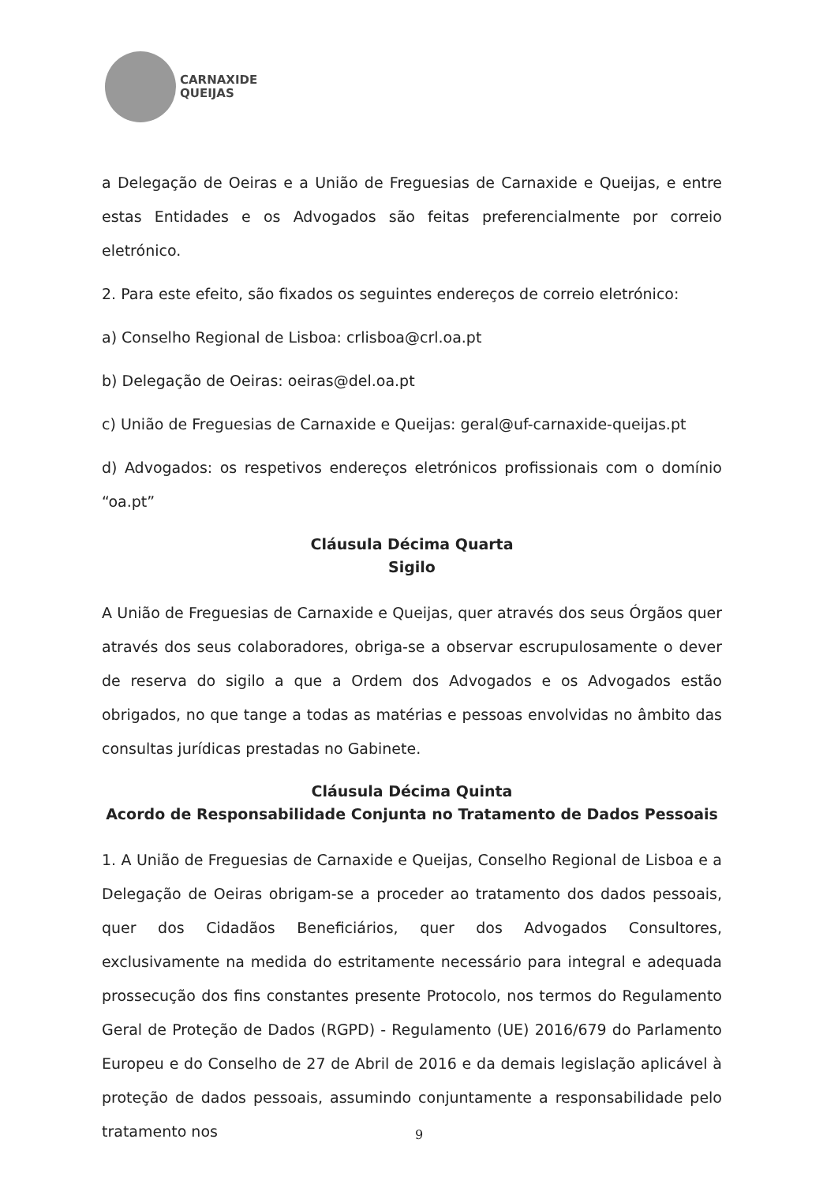CARNAXIDE
QUEIJAS
a Delegação de Oeiras e a União de Freguesias de Carnaxide e Queijas, e entre estas Entidades e os Advogados são feitas preferencialmente por correio eletrónico.
2. Para este efeito, são fixados os seguintes endereços de correio eletrónico:
a) Conselho Regional de Lisboa: crlisboa@crl.oa.pt
b) Delegação de Oeiras: oeiras@del.oa.pt
c) União de Freguesias de Carnaxide e Queijas: geral@uf-carnaxide-queijas.pt
d) Advogados: os respetivos endereços eletrónicos profissionais com o domínio “oa.pt”
Cláusula Décima Quarta
Sigilo
A União de Freguesias de Carnaxide e Queijas, quer através dos seus Órgãos quer através dos seus colaboradores, obriga-se a observar escrupulosamente o dever de reserva do sigilo a que a Ordem dos Advogados e os Advogados estão obrigados, no que tange a todas as matérias e pessoas envolvidas no âmbito das consultas jurídicas prestadas no Gabinete.
Cláusula Décima Quinta
Acordo de Responsabilidade Conjunta no Tratamento de Dados Pessoais
1. A União de Freguesias de Carnaxide e Queijas, Conselho Regional de Lisboa e a Delegação de Oeiras obrigam-se a proceder ao tratamento dos dados pessoais, quer dos Cidadãos Beneficiários, quer dos Advogados Consultores, exclusivamente na medida do estritamente necessário para integral e adequada prossecução dos fins constantes presente Protocolo, nos termos do Regulamento Geral de Proteção de Dados (RGPD) - Regulamento (UE) 2016/679 do Parlamento Europeu e do Conselho de 27 de Abril de 2016 e da demais legislação aplicável à proteção de dados pessoais, assumindo conjuntamente a responsabilidade pelo tratamento nos
9